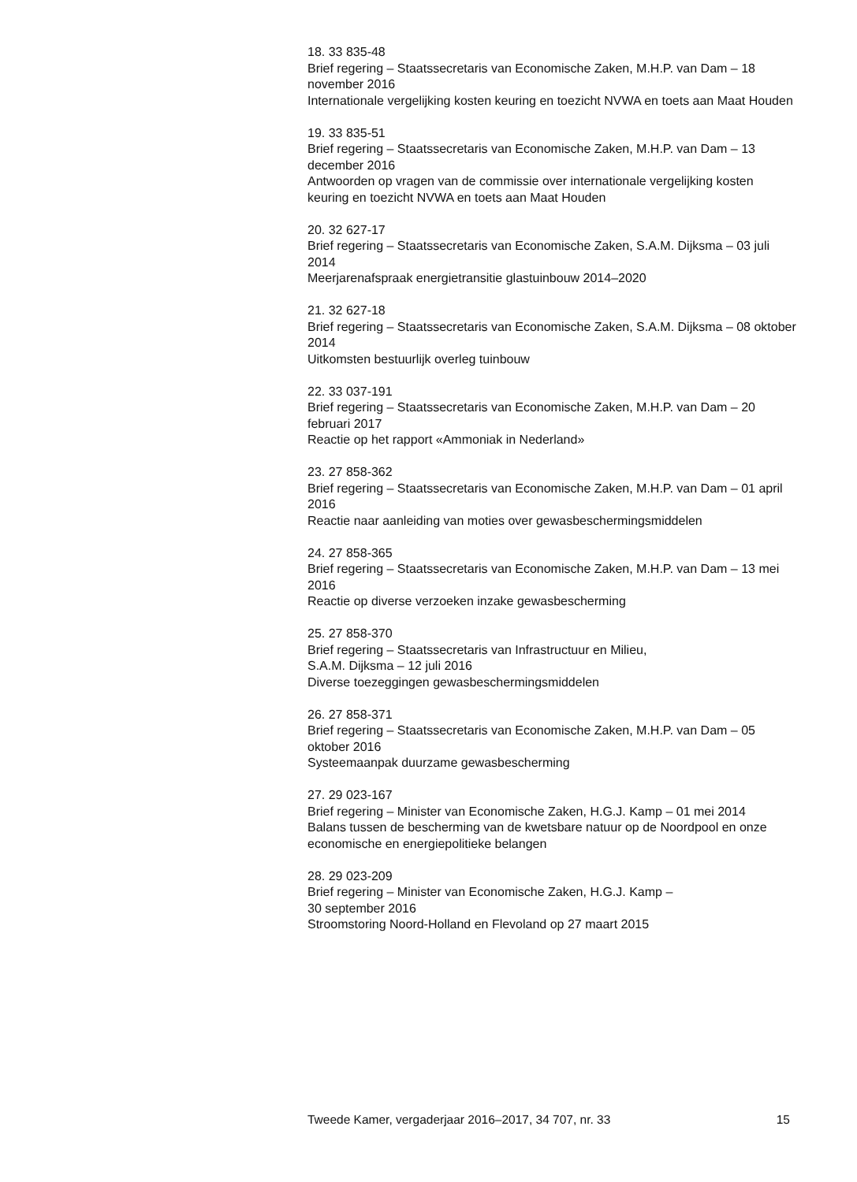18. 33 835-48
Brief regering – Staatssecretaris van Economische Zaken, M.H.P. van Dam – 18 november 2016
Internationale vergelijking kosten keuring en toezicht NVWA en toets aan Maat Houden
19. 33 835-51
Brief regering – Staatssecretaris van Economische Zaken, M.H.P. van Dam – 13 december 2016
Antwoorden op vragen van de commissie over internationale vergelijking kosten keuring en toezicht NVWA en toets aan Maat Houden
20. 32 627-17
Brief regering – Staatssecretaris van Economische Zaken, S.A.M. Dijksma – 03 juli 2014
Meerjarenafspraak energietransitie glastuinbouw 2014–2020
21. 32 627-18
Brief regering – Staatssecretaris van Economische Zaken, S.A.M. Dijksma – 08 oktober 2014
Uitkomsten bestuurlijk overleg tuinbouw
22. 33 037-191
Brief regering – Staatssecretaris van Economische Zaken, M.H.P. van Dam – 20 februari 2017
Reactie op het rapport «Ammoniak in Nederland»
23. 27 858-362
Brief regering – Staatssecretaris van Economische Zaken, M.H.P. van Dam – 01 april 2016
Reactie naar aanleiding van moties over gewasbeschermingsmiddelen
24. 27 858-365
Brief regering – Staatssecretaris van Economische Zaken, M.H.P. van Dam – 13 mei 2016
Reactie op diverse verzoeken inzake gewasbescherming
25. 27 858-370
Brief regering – Staatssecretaris van Infrastructuur en Milieu,
S.A.M. Dijksma – 12 juli 2016
Diverse toezeggingen gewasbeschermingsmiddelen
26. 27 858-371
Brief regering – Staatssecretaris van Economische Zaken, M.H.P. van Dam – 05 oktober 2016
Systeemaanpak duurzame gewasbescherming
27. 29 023-167
Brief regering – Minister van Economische Zaken, H.G.J. Kamp – 01 mei 2014
Balans tussen de bescherming van de kwetsbare natuur op de Noordpool en onze economische en energiepolitieke belangen
28. 29 023-209
Brief regering – Minister van Economische Zaken, H.G.J. Kamp –
30 september 2016
Stroomstoring Noord-Holland en Flevoland op 27 maart 2015
Tweede Kamer, vergaderjaar 2016–2017, 34 707, nr. 33 15